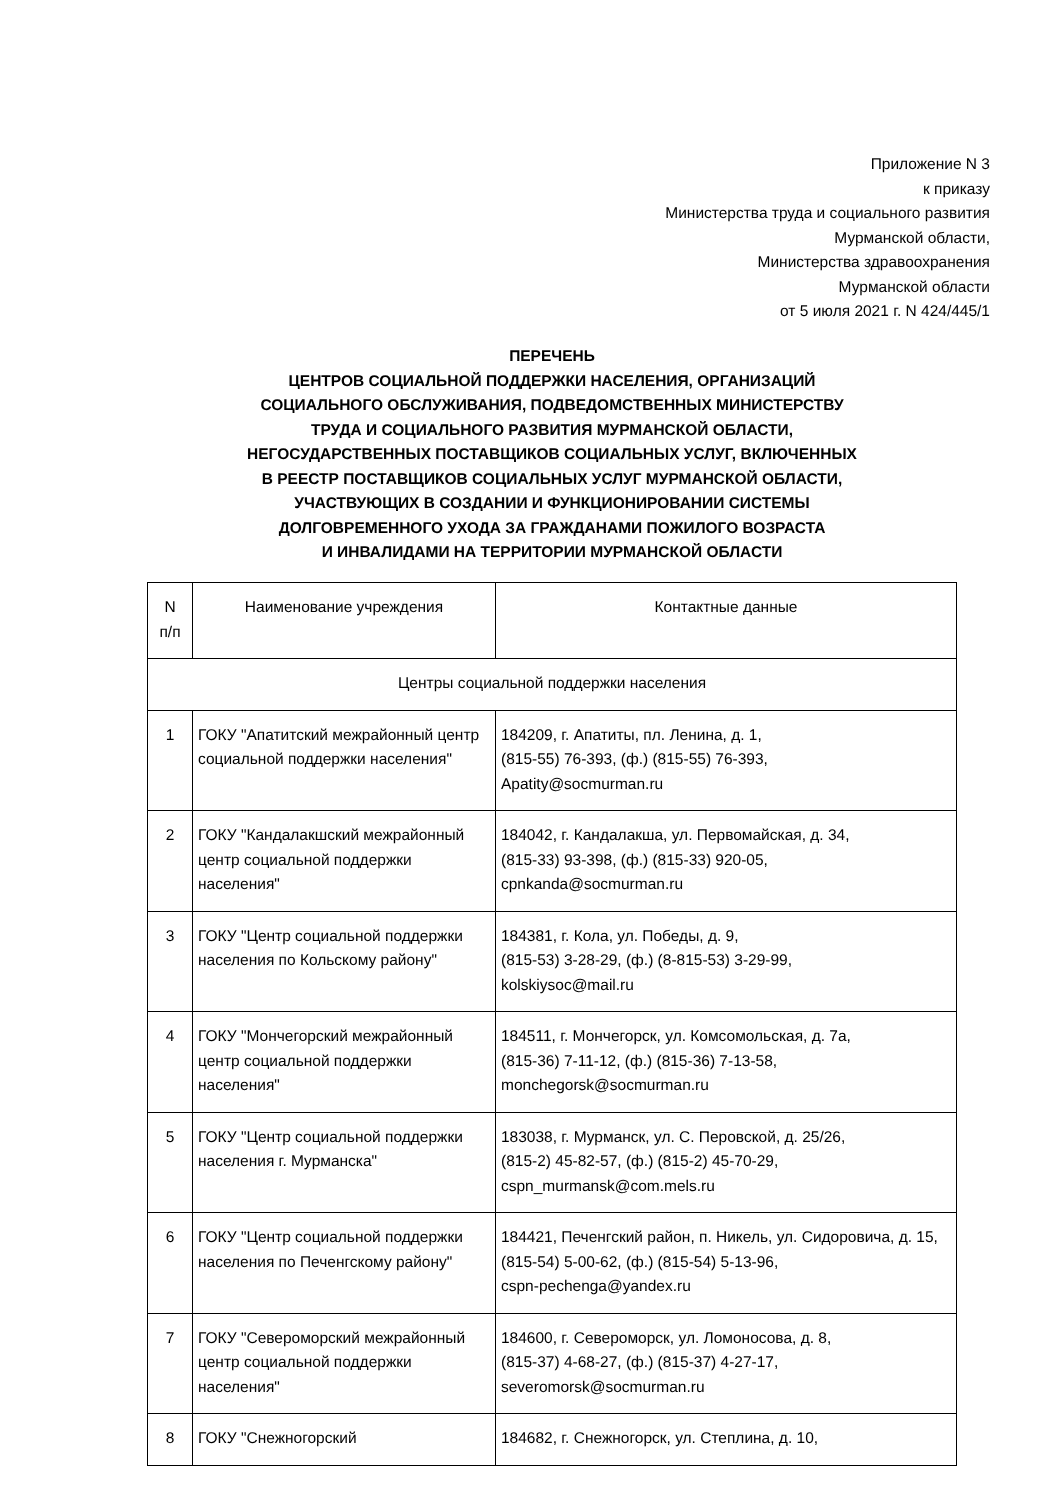Приложение N 3
к приказу
Министерства труда и социального развития
Мурманской области,
Министерства здравоохранения
Мурманской области
от 5 июля 2021 г. N 424/445/1
ПЕРЕЧЕНЬ
ЦЕНТРОВ СОЦИАЛЬНОЙ ПОДДЕРЖКИ НАСЕЛЕНИЯ, ОРГАНИЗАЦИЙ
СОЦИАЛЬНОГО ОБСЛУЖИВАНИЯ, ПОДВЕДОМСТВЕННЫХ МИНИСТЕРСТВУ
ТРУДА И СОЦИАЛЬНОГО РАЗВИТИЯ МУРМАНСКОЙ ОБЛАСТИ,
НЕГОСУДАРСТВЕННЫХ ПОСТАВЩИКОВ СОЦИАЛЬНЫХ УСЛУГ, ВКЛЮЧЕННЫХ
В РЕЕСТР ПОСТАВЩИКОВ СОЦИАЛЬНЫХ УСЛУГ МУРМАНСКОЙ ОБЛАСТИ,
УЧАСТВУЮЩИХ В СОЗДАНИИ И ФУНКЦИОНИРОВАНИИ СИСТЕМЫ
ДОЛГОВРЕМЕННОГО УХОДА ЗА ГРАЖДАНАМИ ПОЖИЛОГО ВОЗРАСТА
И ИНВАЛИДАМИ НА ТЕРРИТОРИИ МУРМАНСКОЙ ОБЛАСТИ
| N п/п | Наименование учреждения | Контактные данные |
| --- | --- | --- |
| Центры социальной поддержки населения | | |
| 1 | ГОКУ "Апатитский межрайонный центр социальной поддержки населения" | 184209, г. Апатиты, пл. Ленина, д. 1, (815-55) 76-393, (ф.) (815-55) 76-393, Apatity@socmurman.ru |
| 2 | ГОКУ "Кандалакшский межрайонный центр социальной поддержки населения" | 184042, г. Кандалакша, ул. Первомайская, д. 34, (815-33) 93-398, (ф.) (815-33) 920-05, cpnkanda@socmurman.ru |
| 3 | ГОКУ "Центр социальной поддержки населения по Кольскому району" | 184381, г. Кола, ул. Победы, д. 9, (815-53) 3-28-29, (ф.) (8-815-53) 3-29-99, kolskiysoc@mail.ru |
| 4 | ГОКУ "Мончегорский межрайонный центр социальной поддержки населения" | 184511, г. Мончегорск, ул. Комсомольская, д. 7а, (815-36) 7-11-12, (ф.) (815-36) 7-13-58, monchegorsk@socmurman.ru |
| 5 | ГОКУ "Центр социальной поддержки населения г. Мурманска" | 183038, г. Мурманск, ул. С. Перовской, д. 25/26, (815-2) 45-82-57, (ф.) (815-2) 45-70-29, cspn_murmansk@com.mels.ru |
| 6 | ГОКУ "Центр социальной поддержки населения по Печенгскому району" | 184421, Печенгский район, п. Никель, ул. Сидоровича, д. 15, (815-54) 5-00-62, (ф.) (815-54) 5-13-96, cspn-pechenga@yandex.ru |
| 7 | ГОКУ "Североморский межрайонный центр социальной поддержки населения" | 184600, г. Североморск, ул. Ломоносова, д. 8, (815-37) 4-68-27, (ф.) (815-37) 4-27-17, severomorsk@socmurman.ru |
| 8 | ГОКУ "Снежногорский | 184682, г. Снежногорск, ул. Степлина, д. 10, |